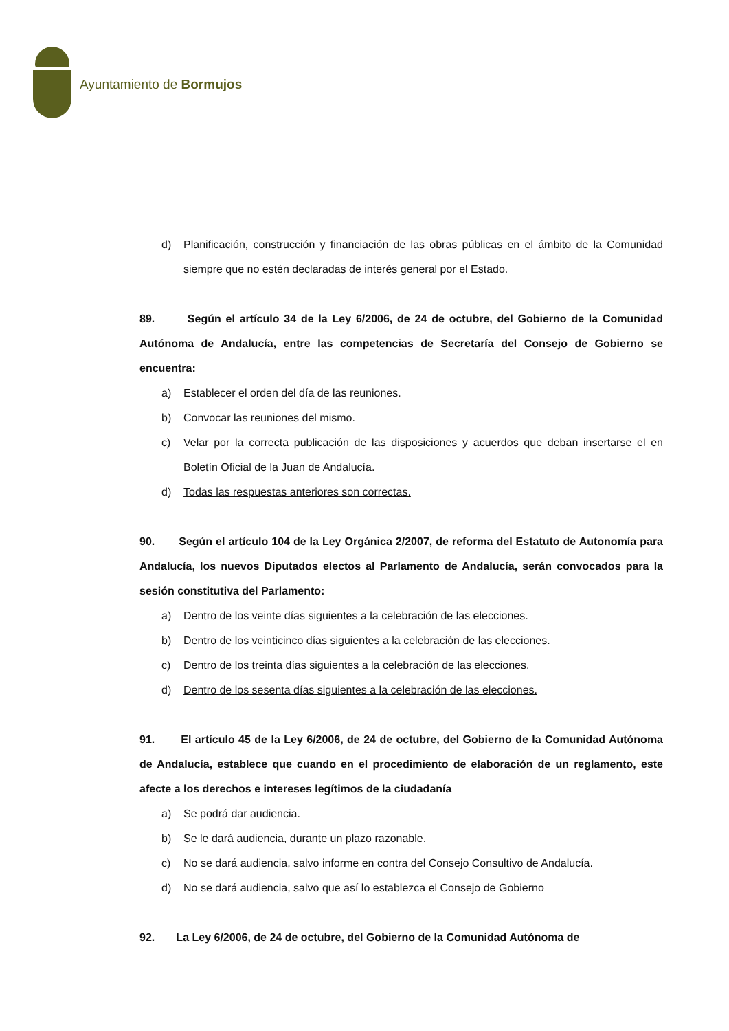Ayuntamiento de Bormujos
d) Planificación, construcción y financiación de las obras públicas en el ámbito de la Comunidad siempre que no estén declaradas de interés general por el Estado.
89. Según el artículo 34 de la Ley 6/2006, de 24 de octubre, del Gobierno de la Comunidad Autónoma de Andalucía, entre las competencias de Secretaría del Consejo de Gobierno se encuentra:
a) Establecer el orden del día de las reuniones.
b) Convocar las reuniones del mismo.
c) Velar por la correcta publicación de las disposiciones y acuerdos que deban insertarse el en Boletín Oficial de la Juan de Andalucía.
d) Todas las respuestas anteriores son correctas.
90. Según el artículo 104 de la Ley Orgánica 2/2007, de reforma del Estatuto de Autonomía para Andalucía, los nuevos Diputados electos al Parlamento de Andalucía, serán convocados para la sesión constitutiva del Parlamento:
a) Dentro de los veinte días siguientes a la celebración de las elecciones.
b) Dentro de los veinticinco días siguientes a la celebración de las elecciones.
c) Dentro de los treinta días siguientes a la celebración de las elecciones.
d) Dentro de los sesenta días siguientes a la celebración de las elecciones.
91. El artículo 45 de la Ley 6/2006, de 24 de octubre, del Gobierno de la Comunidad Autónoma de Andalucía, establece que cuando en el procedimiento de elaboración de un reglamento, este afecte a los derechos e intereses legítimos de la ciudadanía
a) Se podrá dar audiencia.
b) Se le dará audiencia, durante un plazo razonable.
c) No se dará audiencia, salvo informe en contra del Consejo Consultivo de Andalucía.
d) No se dará audiencia, salvo que así lo establezca el Consejo de Gobierno
92. La Ley 6/2006, de 24 de octubre, del Gobierno de la Comunidad Autónoma de